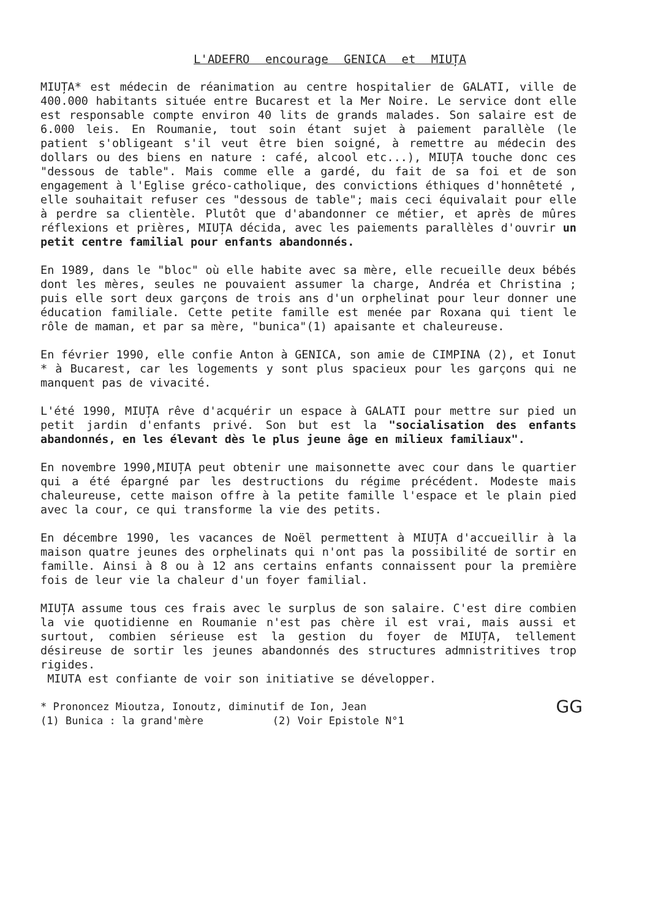L'ADEFRO encourage GENICA et MIUȚA
MIUȚA* est médecin de réanimation au centre hospitalier de GALATI, ville de 400.000 habitants située entre Bucarest et la Mer Noire. Le service dont elle est responsable compte environ 40 lits de grands malades. Son salaire est de 6.000 leis. En Roumanie, tout soin étant sujet à paiement parallèle (le patient s'obligeant s'il veut être bien soigné, à remettre au médecin des dollars ou des biens en nature : café, alcool etc...), MIUȚA touche donc ces "dessous de table". Mais comme elle a gardé, du fait de sa foi et de son engagement à l'Eglise gréco-catholique, des convictions éthiques d'honnêteté , elle souhaitait refuser ces "dessous de table"; mais ceci équivalait pour elle à perdre sa clientèle. Plutôt que d'abandonner ce métier, et après de mûres réflexions et prières, MIUȚA décida, avec les paiements parallèles d'ouvrir un petit centre familial pour enfants abandonnés.
En 1989, dans le "bloc" où elle habite avec sa mère, elle recueille deux bébés dont les mères, seules ne pouvaient assumer la charge, Andréa et Christina ; puis elle sort deux garçons de trois ans d'un orphelinat pour leur donner une éducation familiale. Cette petite famille est menée par Roxana qui tient le rôle de maman, et par sa mère, "bunica"(1) apaisante et chaleureuse.
En février 1990, elle confie Anton à GENICA, son amie de CIMPINA (2), et Ionut * à Bucarest, car les logements y sont plus spacieux pour les garçons qui ne manquent pas de vivacité.
L'été 1990, MIUȚA rêve d'acquérir un espace à GALATI pour mettre sur pied un petit jardin d'enfants privé. Son but est la "socialisation des enfants abandonnés, en les élevant dès le plus jeune âge en milieux familiaux".
En novembre 1990,MIUȚA peut obtenir une maisonnette avec cour dans le quartier qui a été épargné par les destructions du régime précédent. Modeste mais chaleureuse, cette maison offre à la petite famille l'espace et le plain pied avec la cour, ce qui transforme la vie des petits.
En décembre 1990, les vacances de Noël permettent à MIUȚA d'accueillir à la maison quatre jeunes des orphelinats qui n'ont pas la possibilité de sortir en famille. Ainsi à 8 ou à 12 ans certains enfants connaissent pour la première fois de leur vie la chaleur d'un foyer familial.
MIUȚA assume tous ces frais avec le surplus de son salaire. C'est dire combien la vie quotidienne en Roumanie n'est pas chère il est vrai, mais aussi et surtout, combien sérieuse est la gestion du foyer de MIUȚA, tellement désireuse de sortir les jeunes abandonnés des structures admnistritives trop rigides.
MIUTA est confiante de voir son initiative se développer.
GG
* Prononcez Mioutza, Ionoutz, diminutif de Ion, Jean
(1) Bunica : la grand'mère (2) Voir Epistole N°1